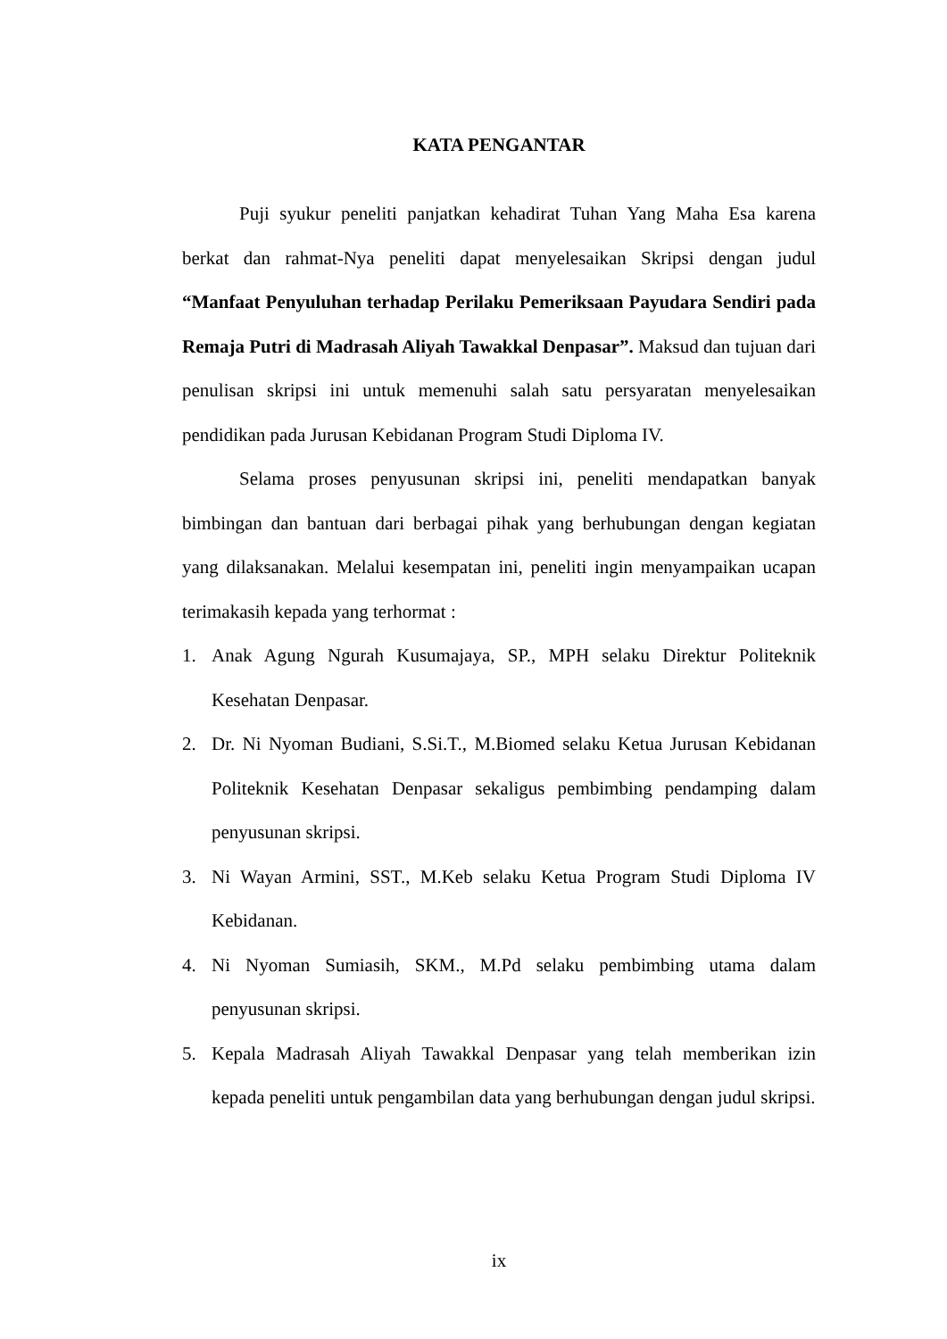KATA PENGANTAR
Puji syukur peneliti panjatkan kehadirat Tuhan Yang Maha Esa karena berkat dan rahmat-Nya peneliti dapat menyelesaikan Skripsi dengan judul “Manfaat Penyuluhan terhadap Perilaku Pemeriksaan Payudara Sendiri pada Remaja Putri di Madrasah Aliyah Tawakkal Denpasar”. Maksud dan tujuan dari penulisan skripsi ini untuk memenuhi salah satu persyaratan menyelesaikan pendidikan pada Jurusan Kebidanan Program Studi Diploma IV.
Selama proses penyusunan skripsi ini, peneliti mendapatkan banyak bimbingan dan bantuan dari berbagai pihak yang berhubungan dengan kegiatan yang dilaksanakan. Melalui kesempatan ini, peneliti ingin menyampaikan ucapan terimakasih kepada yang terhormat :
1. Anak Agung Ngurah Kusumajaya, SP., MPH selaku Direktur Politeknik Kesehatan Denpasar.
2. Dr. Ni Nyoman Budiani, S.Si.T., M.Biomed selaku Ketua Jurusan Kebidanan Politeknik Kesehatan Denpasar sekaligus pembimbing pendamping dalam penyusunan skripsi.
3. Ni Wayan Armini, SST., M.Keb selaku Ketua Program Studi Diploma IV Kebidanan.
4. Ni Nyoman Sumiasih, SKM., M.Pd selaku pembimbing utama dalam penyusunan skripsi.
5. Kepala Madrasah Aliyah Tawakkal Denpasar yang telah memberikan izin kepada peneliti untuk pengambilan data yang berhubungan dengan judul skripsi.
ix